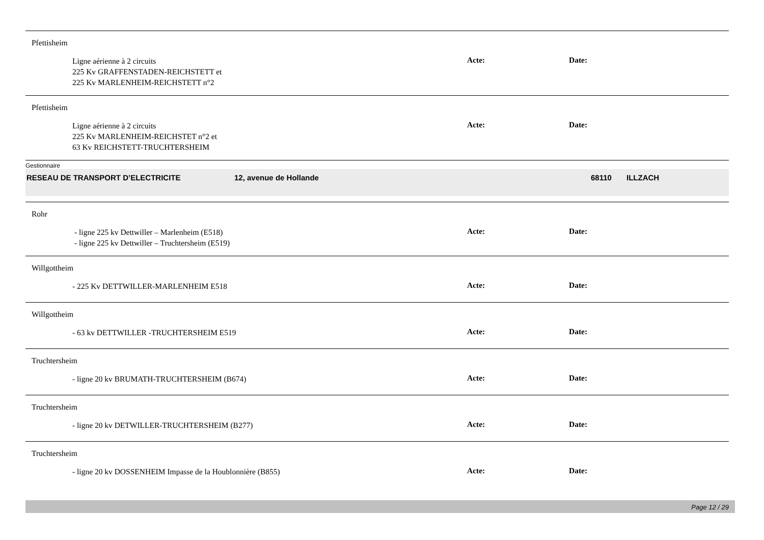Pfettisheim
Ligne aérienne à 2 circuits
225 Kv GRAFFENSTADEN-REICHSTETT et
225 Kv MARLENHEIM-REICHSTETT n°2
Acte: Date:
Pfettisheim
Ligne aérienne à 2 circuits
225 Kv MARLENHEIM-REICHSTET n°2 et
63 Kv REICHSTETT-TRUCHTERSHEIM
Acte: Date:
Gestionnaire
RESEAU DE TRANSPORT D’ELECTRICITE 12, avenue de Hollande 68110 ILLZACH
Rohr
- ligne 225 kv Dettwiller – Marlenheim (E518)
- ligne 225 kv Dettwiller – Truchtersheim (E519)
Acte: Date:
Willgottheim
- 225 Kv DETTWILLER-MARLENHEIM E518
Acte: Date:
Willgottheim
- 63 kv DETTWILLER -TRUCHTERSHEIM E519
Acte: Date:
Truchtersheim
- ligne 20 kv BRUMATH-TRUCHTERSHEIM (B674)
Acte: Date:
Truchtersheim
- ligne 20 kv DETWILLER-TRUCHTERSHEIM (B277)
Acte: Date:
Truchtersheim
- ligne 20 kv DOSSENHEIM Impasse de la Houblonnière (B855)
Acte: Date:
Page 12 / 29